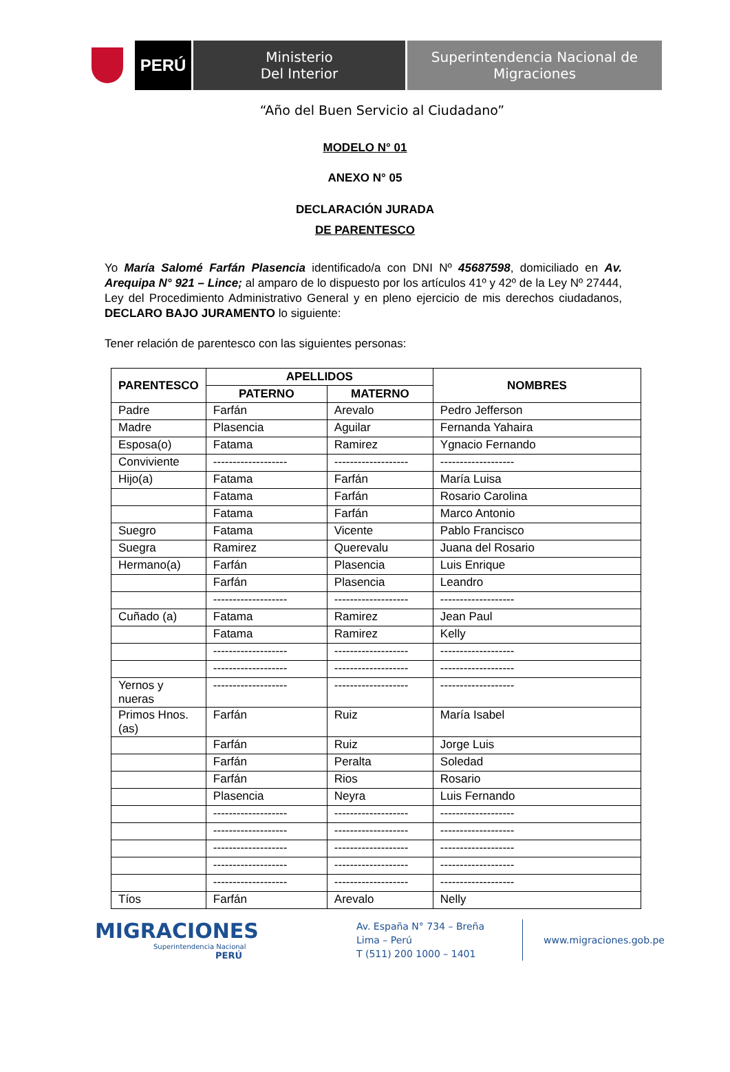PERÚ
Ministerio
Del Interior
Superintendencia Nacional de
Migraciones
“Año del Buen Servicio al Ciudadano”
MODELO N° 01
ANEXO N° 05
DECLARACIÓN JURADA
DE PARENTESCO
Yo María Salomé Farfán Plasencia identificado/a con DNI Nº 45687598, domiciliado en Av. Arequipa N° 921 – Lince; al amparo de lo dispuesto por los artículos 41º y 42º de la Ley Nº 27444, Ley del Procedimiento Administrativo General y en pleno ejercicio de mis derechos ciudadanos, DECLARO BAJO JURAMENTO lo siguiente:
Tener relación de parentesco con las siguientes personas:
| PARENTESCO | APELLIDOS | | NOMBRES |
| --- | --- | --- | --- |
| | PATERNO | MATERNO | |
| Padre | Farfán | Arevalo | Pedro Jefferson |
| Madre | Plasencia | Aguilar | Fernanda Yahaira |
| Esposa(o) | Fatama | Ramirez | Ygnacio Fernando |
| Conviviente | ------------------- | ------------------- | ------------------- |
| Hijo(a) | Fatama | Farfán | María Luisa |
| | Fatama | Farfán | Rosario Carolina |
| | Fatama | Farfán | Marco Antonio |
| Suegro | Fatama | Vicente | Pablo Francisco |
| Suegra | Ramirez | Querevalu | Juana del Rosario |
| Hermano(a) | Farfán | Plasencia | Luis Enrique |
| | Farfán | Plasencia | Leandro |
| | ------------------- | ------------------- | ------------------- |
| Cuñado (a) | Fatama | Ramirez | Jean Paul |
| | Fatama | Ramirez | Kelly |
| | ------------------- | ------------------- | ------------------- |
| | ------------------- | ------------------- | ------------------- |
| Yernos y nueras | ------------------- | ------------------- | ------------------- |
| Primos Hnos. (as) | Farfán | Ruiz | María Isabel |
| | Farfán | Ruiz | Jorge Luis |
| | Farfán | Peralta | Soledad |
| | Farfán | Rios | Rosario |
| | Plasencia | Neyra | Luis Fernando |
| | ------------------- | ------------------- | ------------------- |
| | ------------------- | ------------------- | ------------------- |
| | ------------------- | ------------------- | ------------------- |
| | ------------------- | ------------------- | ------------------- |
| | ------------------- | ------------------- | ------------------- |
| Tíos | Farfán | Arevalo | Nelly |
MIGRACIONES
Superintendencia Nacional
PERÚ
Av. España N° 734 – Breña
Lima – Perú
T (511) 200 1000 – 1401
www.migraciones.gob.pe